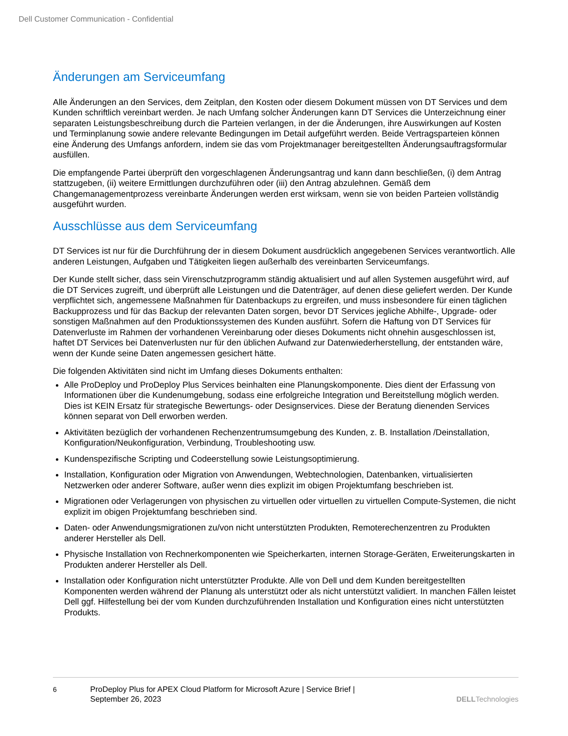Dell Customer Communication - Confidential
Änderungen am Serviceumfang
Alle Änderungen an den Services, dem Zeitplan, den Kosten oder diesem Dokument müssen von DT Services und dem Kunden schriftlich vereinbart werden. Je nach Umfang solcher Änderungen kann DT Services die Unterzeichnung einer separaten Leistungsbeschreibung durch die Parteien verlangen, in der die Änderungen, ihre Auswirkungen auf Kosten und Terminplanung sowie andere relevante Bedingungen im Detail aufgeführt werden. Beide Vertragsparteien können eine Änderung des Umfangs anfordern, indem sie das vom Projektmanager bereitgestellten Änderungsauftragsformular ausfüllen.
Die empfangende Partei überprüft den vorgeschlagenen Änderungsantrag und kann dann beschließen, (i) dem Antrag stattzugeben, (ii) weitere Ermittlungen durchzuführen oder (iii) den Antrag abzulehnen. Gemäß dem Changemanagementprozess vereinbarte Änderungen werden erst wirksam, wenn sie von beiden Parteien vollständig ausgeführt wurden.
Ausschlüsse aus dem Serviceumfang
DT Services ist nur für die Durchführung der in diesem Dokument ausdrücklich angegebenen Services verantwortlich. Alle anderen Leistungen, Aufgaben und Tätigkeiten liegen außerhalb des vereinbarten Serviceumfangs.
Der Kunde stellt sicher, dass sein Virenschutzprogramm ständig aktualisiert und auf allen Systemen ausgeführt wird, auf die DT Services zugreift, und überprüft alle Leistungen und die Datenträger, auf denen diese geliefert werden. Der Kunde verpflichtet sich, angemessene Maßnahmen für Datenbackups zu ergreifen, und muss insbesondere für einen täglichen Backupprozess und für das Backup der relevanten Daten sorgen, bevor DT Services jegliche Abhilfe-, Upgrade- oder sonstigen Maßnahmen auf den Produktionssystemen des Kunden ausführt. Sofern die Haftung von DT Services für Datenverluste im Rahmen der vorhandenen Vereinbarung oder dieses Dokuments nicht ohnehin ausgeschlossen ist, haftet DT Services bei Datenverlusten nur für den üblichen Aufwand zur Datenwiederherstellung, der entstanden wäre, wenn der Kunde seine Daten angemessen gesichert hätte.
Die folgenden Aktivitäten sind nicht im Umfang dieses Dokuments enthalten:
Alle ProDeploy und ProDeploy Plus Services beinhalten eine Planungskomponente. Dies dient der Erfassung von Informationen über die Kundenumgebung, sodass eine erfolgreiche Integration und Bereitstellung möglich werden. Dies ist KEIN Ersatz für strategische Bewertungs- oder Designservices. Diese der Beratung dienenden Services können separat von Dell erworben werden.
Aktivitäten bezüglich der vorhandenen Rechenzentrumsumgebung des Kunden, z. B. Installation /Deinstallation, Konfiguration/Neukonfiguration, Verbindung, Troubleshooting usw.
Kundenspezifische Scripting und Codeerstellung sowie Leistungsoptimierung.
Installation, Konfiguration oder Migration von Anwendungen, Webtechnologien, Datenbanken, virtualisierten Netzwerken oder anderer Software, außer wenn dies explizit im obigen Projektumfang beschrieben ist.
Migrationen oder Verlagerungen von physischen zu virtuellen oder virtuellen zu virtuellen Compute-Systemen, die nicht explizit im obigen Projektumfang beschrieben sind.
Daten- oder Anwendungsmigrationen zu/von nicht unterstützten Produkten, Remoterechenzentren zu Produkten anderer Hersteller als Dell.
Physische Installation von Rechnerkomponenten wie Speicherkarten, internen Storage-Geräten, Erweiterungskarten in Produkten anderer Hersteller als Dell.
Installation oder Konfiguration nicht unterstützter Produkte. Alle von Dell und dem Kunden bereitgestellten Komponenten werden während der Planung als unterstützt oder als nicht unterstützt validiert. In manchen Fällen leistet Dell ggf. Hilfestellung bei der vom Kunden durchzuführenden Installation und Konfiguration eines nicht unterstützten Produkts.
6 ProDeploy Plus for APEX Cloud Platform for Microsoft Azure | Service Brief |
September 26, 2023
DELLTechnologies